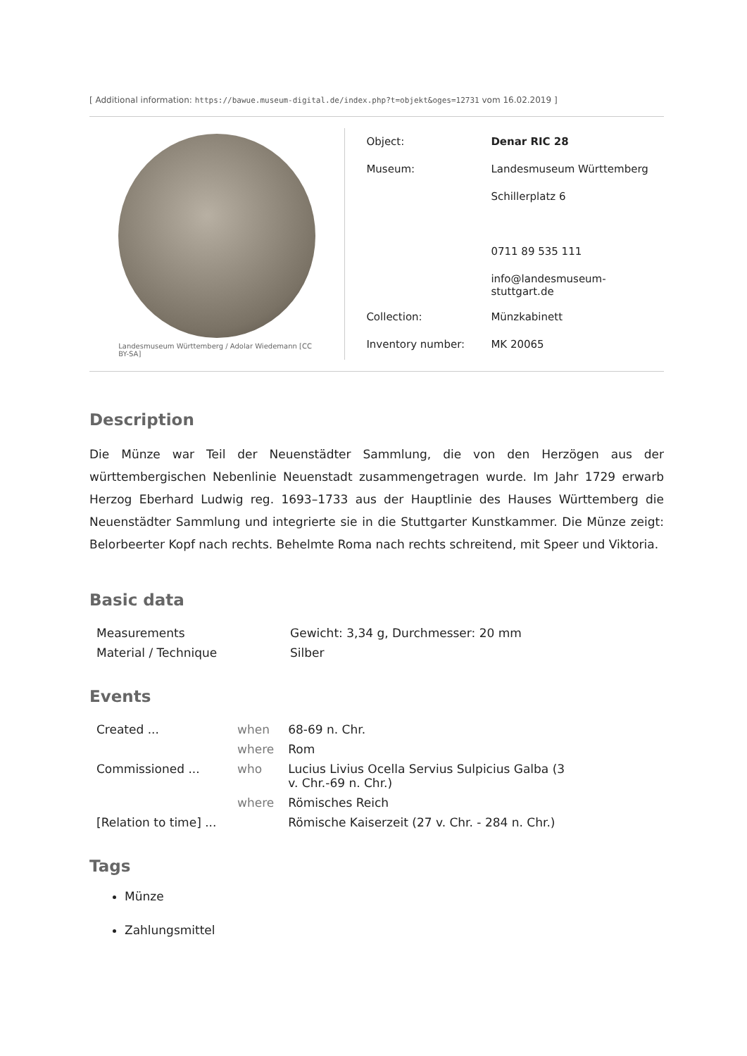[ Additional information: https://bawue.museum-digital.de/index.php?t=objekt&oges=12731 vom 16.02.2019 ]
Landesmuseum Württemberg / Adolar Wiedemann [CC BY-SA]
| Object: | Denar RIC 28 |
| Museum: | Landesmuseum Württemberg |
| | Schillerplatz 6 |
| | 0711 89 535 111 |
| | info@landesmuseum-stuttgart.de |
| Collection: | Münzkabinett |
| Inventory number: | MK 20065 |
Description
Die Münze war Teil der Neuenstädter Sammlung, die von den Herzögen aus der württembergischen Nebenlinie Neuenstadt zusammengetragen wurde. Im Jahr 1729 erwarb Herzog Eberhard Ludwig reg. 1693–1733 aus der Hauptlinie des Hauses Württemberg die Neuenstädter Sammlung und integrierte sie in die Stuttgarter Kunstkammer. Die Münze zeigt: Belorbeerter Kopf nach rechts. Behelmte Roma nach rechts schreitend, mit Speer und Viktoria.
Basic data
| Measurements | Gewicht: 3,34 g, Durchmesser: 20 mm |
| Material / Technique | Silber |
Events
| Created ... | when | 68-69 n. Chr. |
| | where | Rom |
| Commissioned ... | who | Lucius Livius Ocella Servius Sulpicius Galba (3 v. Chr.-69 n. Chr.) |
| | where | Römisches Reich |
| [Relation to time] ... | | Römische Kaiserzeit (27 v. Chr. - 284 n. Chr.) |
Tags
Münze
Zahlungsmittel